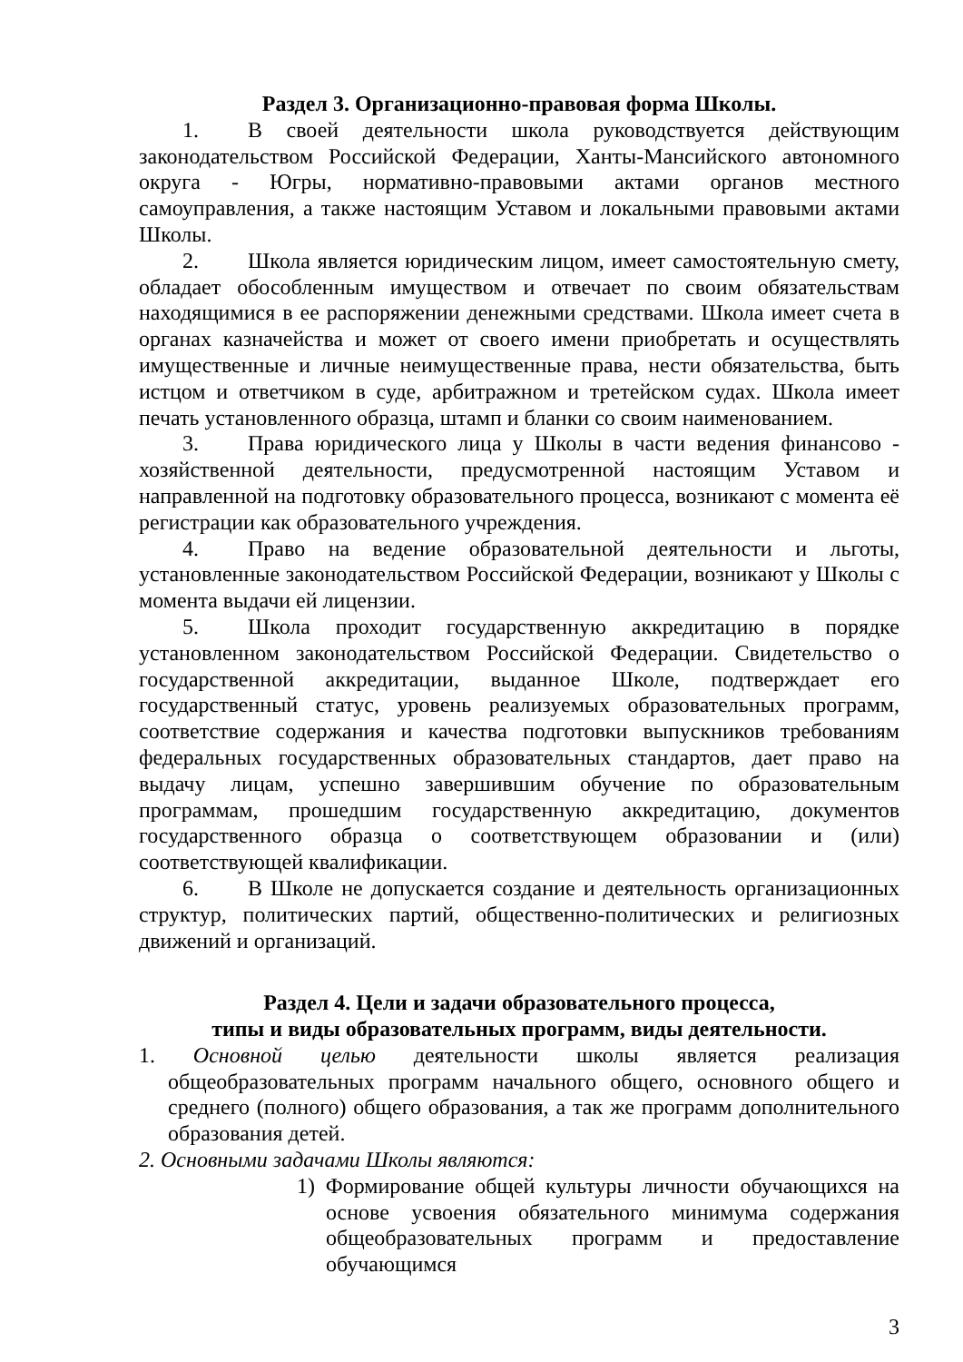Раздел 3. Организационно-правовая форма Школы.
1. В своей деятельности школа руководствуется действующим законодательством Российской Федерации, Ханты-Мансийского автономного округа - Югры, нормативно-правовыми актами органов местного самоуправления, а также настоящим Уставом и локальными правовыми актами Школы.
2. Школа является юридическим лицом, имеет самостоятельную смету, обладает обособленным имуществом и отвечает по своим обязательствам находящимися в ее распоряжении денежными средствами. Школа имеет счета в органах казначейства и может от своего имени приобретать и осуществлять имущественные и личные неимущественные права, нести обязательства, быть истцом и ответчиком в суде, арбитражном и третейском судах. Школа имеет печать установленного образца, штамп и бланки со своим наименованием.
3. Права юридического лица у Школы в части ведения финансово - хозяйственной деятельности, предусмотренной настоящим Уставом и направленной на подготовку образовательного процесса, возникают с момента её регистрации как образовательного учреждения.
4. Право на ведение образовательной деятельности и льготы, установленные законодательством Российской Федерации, возникают у Школы с момента выдачи ей лицензии.
5. Школа проходит государственную аккредитацию в порядке установленном законодательством Российской Федерации. Свидетельство о государственной аккредитации, выданное Школе, подтверждает его государственный статус, уровень реализуемых образовательных программ, соответствие содержания и качества подготовки выпускников требованиям федеральных государственных образовательных стандартов, дает право на выдачу лицам, успешно завершившим обучение по образовательным программам, прошедшим государственную аккредитацию, документов государственного образца о соответствующем образовании и (или) соответствующей квалификации.
6. В Школе не допускается создание и деятельность организационных структур, политических партий, общественно-политических и религиозных движений и организаций.
Раздел 4. Цели и задачи образовательного процесса,
типы и виды образовательных программ, виды деятельности.
1. Основной целью деятельности школы является реализация общеобразовательных программ начального общего, основного общего и среднего (полного) общего образования, а так же программ дополнительного образования детей.
2. Основными задачами Школы являются:
1) Формирование общей культуры личности обучающихся на основе усвоения обязательного минимума содержания общеобразовательных программ и предоставление обучающимся
3